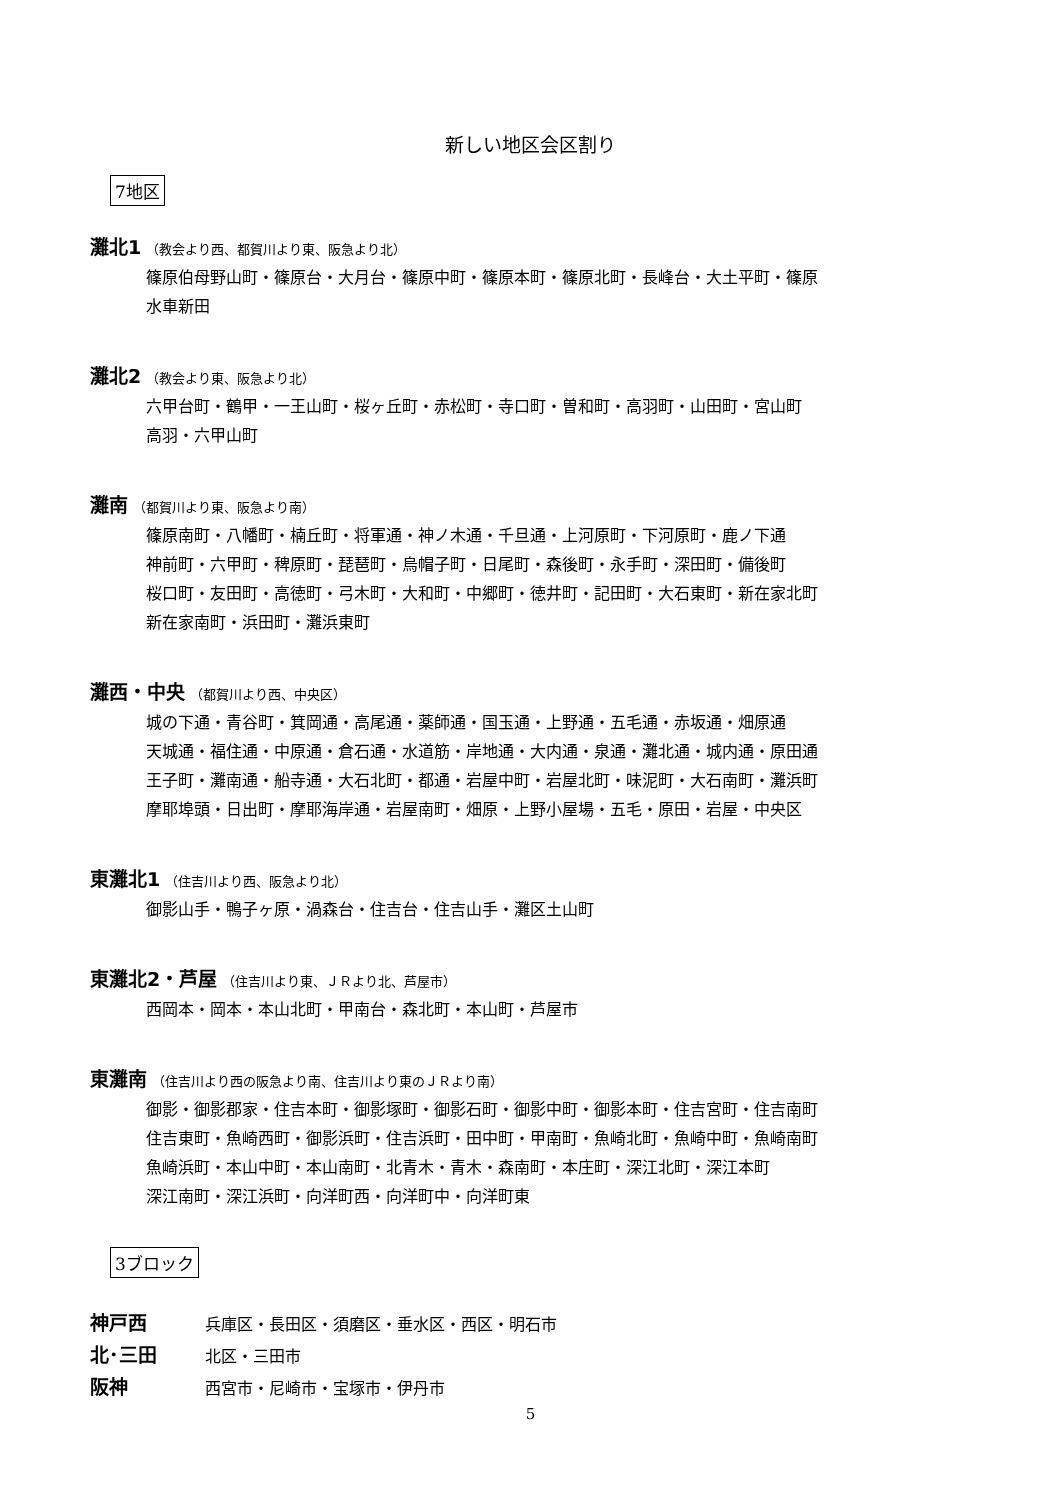新しい地区会区割り
7地区
灘北1 （教会より西、都賀川より東、阪急より北）
篠原伯母野山町・篠原台・大月台・篠原中町・篠原本町・篠原北町・長峰台・大土平町・篠原
水車新田
灘北2 （教会より東、阪急より北）
六甲台町・鶴甲・一王山町・桜ヶ丘町・赤松町・寺口町・曽和町・高羽町・山田町・宮山町
高羽・六甲山町
灘南 （都賀川より東、阪急より南）
篠原南町・八幡町・楠丘町・将軍通・神ノ木通・千旦通・上河原町・下河原町・鹿ノ下通
神前町・六甲町・稗原町・琵琶町・烏帽子町・日尾町・森後町・永手町・深田町・備後町
桜口町・友田町・高徳町・弓木町・大和町・中郷町・徳井町・記田町・大石東町・新在家北町
新在家南町・浜田町・灘浜東町
灘西・中央 （都賀川より西、中央区）
城の下通・青谷町・箕岡通・高尾通・薬師通・国玉通・上野通・五毛通・赤坂通・畑原通
天城通・福住通・中原通・倉石通・水道筋・岸地通・大内通・泉通・灘北通・城内通・原田通
王子町・灘南通・船寺通・大石北町・都通・岩屋中町・岩屋北町・味泥町・大石南町・灘浜町
摩耶埠頭・日出町・摩耶海岸通・岩屋南町・畑原・上野小屋場・五毛・原田・岩屋・中央区
東灘北1 （住吉川より西、阪急より北）
御影山手・鴨子ヶ原・渦森台・住吉台・住吉山手・灘区土山町
東灘北2・芦屋 （住吉川より東、ＪＲより北、芦屋市）
西岡本・岡本・本山北町・甲南台・森北町・本山町・芦屋市
東灘南 （住吉川より西の阪急より南、住吉川より東のＪＲより南）
御影・御影郡家・住吉本町・御影塚町・御影石町・御影中町・御影本町・住吉宮町・住吉南町
住吉東町・魚崎西町・御影浜町・住吉浜町・田中町・甲南町・魚崎北町・魚崎中町・魚崎南町
魚崎浜町・本山中町・本山南町・北青木・青木・森南町・本庄町・深江北町・深江本町
深江南町・深江浜町・向洋町西・向洋町中・向洋町東
3ブロック
神戸西 兵庫区・長田区・須磨区・垂水区・西区・明石市
北･三田 北区・三田市
阪神 西宮市・尼崎市・宝塚市・伊丹市
5